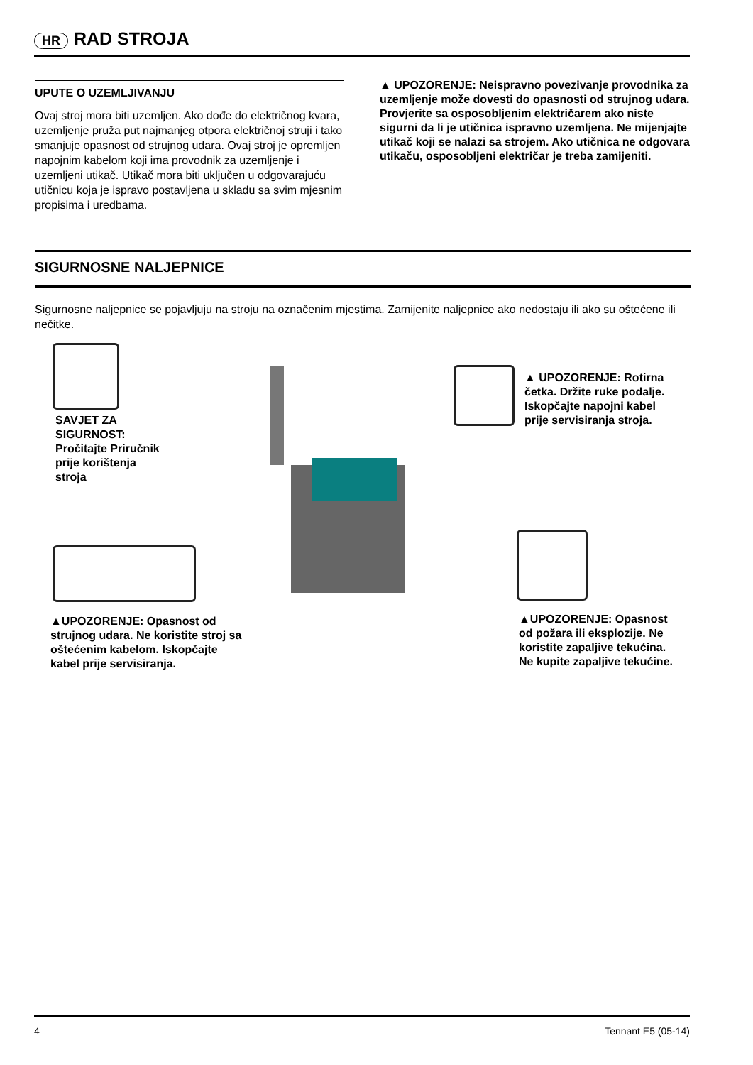HR RAD STROJA
UPUTE O UZEMLJIVANJU
Ovaj stroj mora biti uzemljen. Ako dođe do električnog kvara, uzemljenje pruža put najmanjeg otpora električnoj struji i tako smanjuje opasnost od strujnog udara. Ovaj stroj je opremljen napojnim kabelom koji ima provodnik za uzemljenje i uzemljeni utikač. Utikač mora biti uključen u odgovarajuću utičnicu koja je ispravo postavljena u skladu sa svim mjesnim propisima i uredbama.
▲ UPOZORENJE: Neispravno povezivanje provodnika za uzemljenje može dovesti do opasnosti od strujnog udara. Provjerite sa osposobljenim električarem ako niste sigurni da li je utičnica ispravno uzemljena. Ne mijenjajte utikač koji se nalazi sa strojem. Ako utičnica ne odgovara utikaču, osposobljeni električar je treba zamijeniti.
SIGURNOSNE NALJEPNICE
Sigurnosne naljepnice se pojavljuju na stroju na označenim mjestima. Zamijenite naljepnice ako nedostaju ili ako su oštećene ili nečitke.
SAVJET ZA SIGURNOST: Pročitajte Priručnik prije korištenja stroja
▲ UPOZORENJE: Rotirna četka. Držite ruke podalje. Iskopčajte napojni kabel prije servisiranja stroja.
▲UPOZORENJE: Opasnost od strujnog udara. Ne koristite stroj sa oštećenim kabelom. Iskopčajte kabel prije servisiranja.
▲UPOZORENJE: Opasnost od požara ili eksplozije. Ne koristite zapaljive tekućina. Ne kupite zapaljive tekućine.
4 Tennant E5 (05-14)